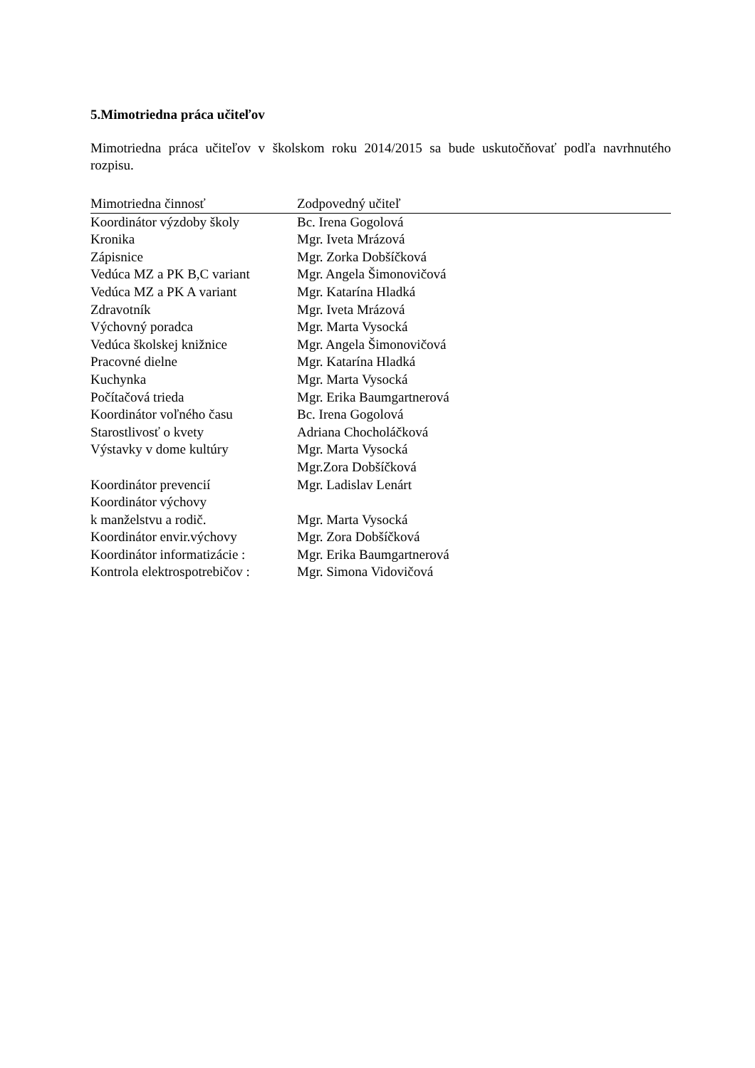5.Mimotriedna práca učiteľov
Mimotriedna práca učiteľov v školskom roku 2014/2015 sa bude uskutočňovať podľa navrhnutého rozpisu.
| Mimotriedna činnosť | Zodpovedný učiteľ |
| --- | --- |
| Koordinátor výzdoby školy | Bc. Irena Gogolová |
| Kronika | Mgr. Iveta Mrázová |
| Zápisnice | Mgr. Zorka Dobšíčková |
| Vedúca MZ a PK B,C variant | Mgr. Angela Šimonovičová |
| Vedúca MZ a PK A variant | Mgr. Katarína Hladká |
| Zdravotník | Mgr. Iveta Mrázová |
| Výchovný poradca | Mgr. Marta Vysocká |
| Vedúca školskej knižnice | Mgr. Angela Šimonovičová |
| Pracovné dielne | Mgr. Katarína Hladká |
| Kuchynka | Mgr. Marta Vysocká |
| Počítačová trieda | Mgr. Erika Baumgartnerová |
| Koordinátor voľného času | Bc. Irena Gogolová |
| Starostlivosť o kvety | Adriana Chocholáčková |
| Výstavky v dome kultúry | Mgr. Marta Vysocká Mgr.Zora Dobšíčková |
| Koordinátor prevencií | Mgr. Ladislav Lenárt |
| Koordinátor výchovy k manželstvu a rodič. | Mgr. Marta Vysocká |
| Koordinátor envir.výchovy | Mgr. Zora Dobšíčková |
| Koordinátor informatizácie : | Mgr. Erika Baumgartnerová |
| Kontrola elektrospotrebičov : | Mgr. Simona Vidovičová |